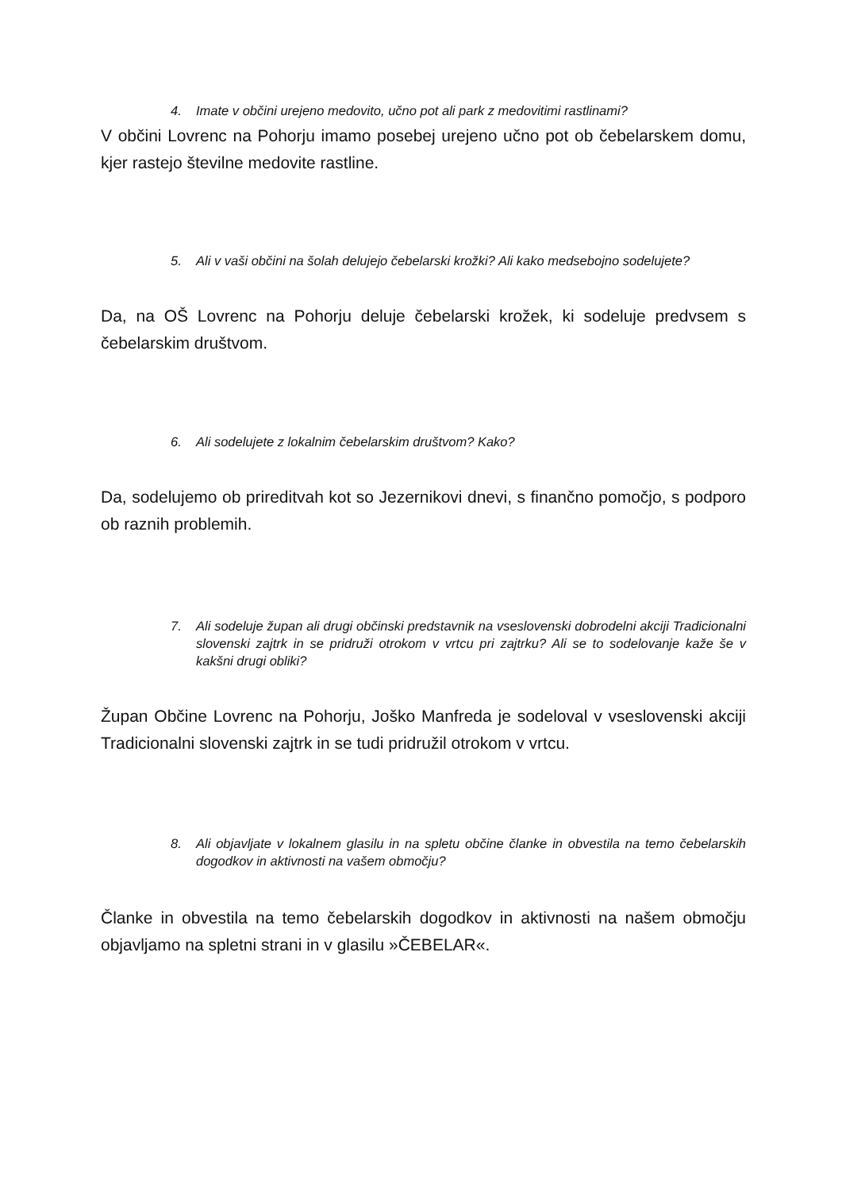4. Imate v občini urejeno medovito, učno pot ali park z medovitimi rastlinami?
V občini Lovrenc na Pohorju imamo posebej urejeno učno pot ob čebelarskem domu, kjer rastejo številne medovite rastline.
5. Ali v vaši občini na šolah delujejo čebelarski krožki? Ali kako medsebojno sodelujete?
Da, na OŠ Lovrenc na Pohorju deluje čebelarski krožek, ki sodeluje predvsem s čebelarskim društvom.
6. Ali sodelujete z lokalnim čebelarskim društvom? Kako?
Da, sodelujemo ob prireditvah kot so Jezernikovi dnevi, s finančno pomočjo, s podporo ob raznih problemih.
7. Ali sodeluje župan ali drugi občinski predstavnik na vseslovenski dobrodelni akciji Tradicionalni slovenski zajtrk in se pridruži otrokom v vrtcu pri zajtrku? Ali se to sodelovanje kaže še v kakšni drugi obliki?
Župan Občine Lovrenc na Pohorju, Joško Manfreda je sodeloval v vseslovenski akciji Tradicionalni slovenski zajtrk in se tudi pridružil otrokom v vrtcu.
8. Ali objavljate v lokalnem glasilu in na spletu občine članke in obvestila na temo čebelarskih dogodkov in aktivnosti na vašem območju?
Članke in obvestila na temo čebelarskih dogodkov in aktivnosti na našem območju objavljamo na spletni strani in v glasilu »ČEBELAR«.